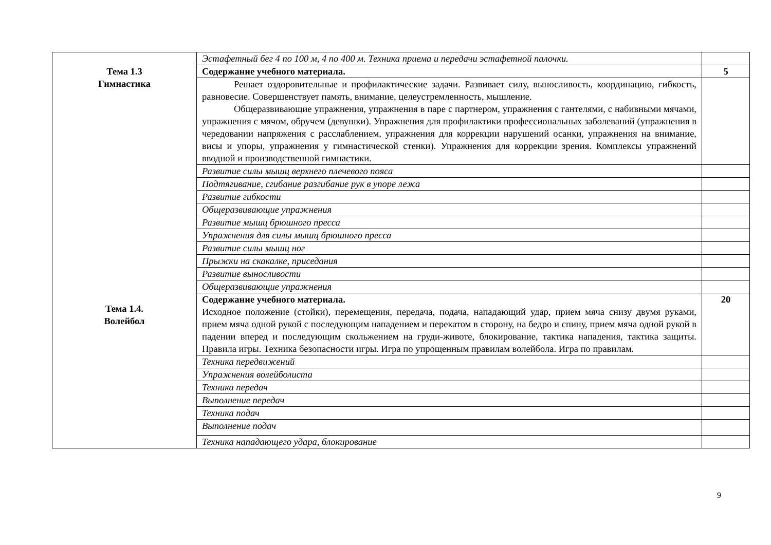| | Эстафетный бег 4 по 100 м, 4 по 400 м. Техника приема и передачи эстафетной палочки. | |
| Тема 1.3 Гимнастика | Содержание учебного материала. | 5 |
| | Решает оздоровительные и профилактические задачи. Развивает силу, выносливость, координацию, гибкость, равновесие. Совершенствует память, внимание, целеустремленность, мышление. Общеразвивающие упражнения, упражнения в паре с партнером, упражнения с гантелями, с набивными мячами, упражнения с мячом, обручем (девушки). Упражнения для профилактики профессиональных заболеваний (упражнения в чередовании напряжения с расслаблением, упражнения для коррекции нарушений осанки, упражнения на внимание, висы и упоры, упражнения у гимнастической стенки). Упражнения для коррекции зрения. Комплексы упражнений вводной и производственной гимнастики. | |
| | Развитие силы мышц верхнего плечевого пояса | |
| | Подтягивание, сгибание разгибание рук в упоре лежа | |
| | Развитие гибкости | |
| | Общеразвивающие упражнения | |
| | Развитие мышц брюшного пресса | |
| | Упражнения для силы мышц брюшного пресса | |
| | Развитие силы мышц ног | |
| | Прыжки на скакалке, приседания | |
| | Развитие выносливости | |
| | Общеразвивающие упражнения | |
| Тема 1.4. Волейбол | Содержание учебного материала. Исходное положение (стойки), перемещения, передача, подача, нападающий удар, прием мяча снизу двумя руками, прием мяча одной рукой с последующим нападением и перекатом в сторону, на бедро и спину, прием мяча одной рукой в падении вперед и последующим скольжением на груди-животе, блокирование, тактика нападения, тактика защиты. Правила игры. Техника безопасности игры. Игра по упрощенным правилам волейбола. Игра по правилам. | 20 |
| | Техника передвижений | |
| | Упражнения волейболиста | |
| | Техника передач | |
| | Выполнение передач | |
| | Техника подач | |
| | Выполнение подач | |
| | Техника нападающего удара, блокирование | |
9